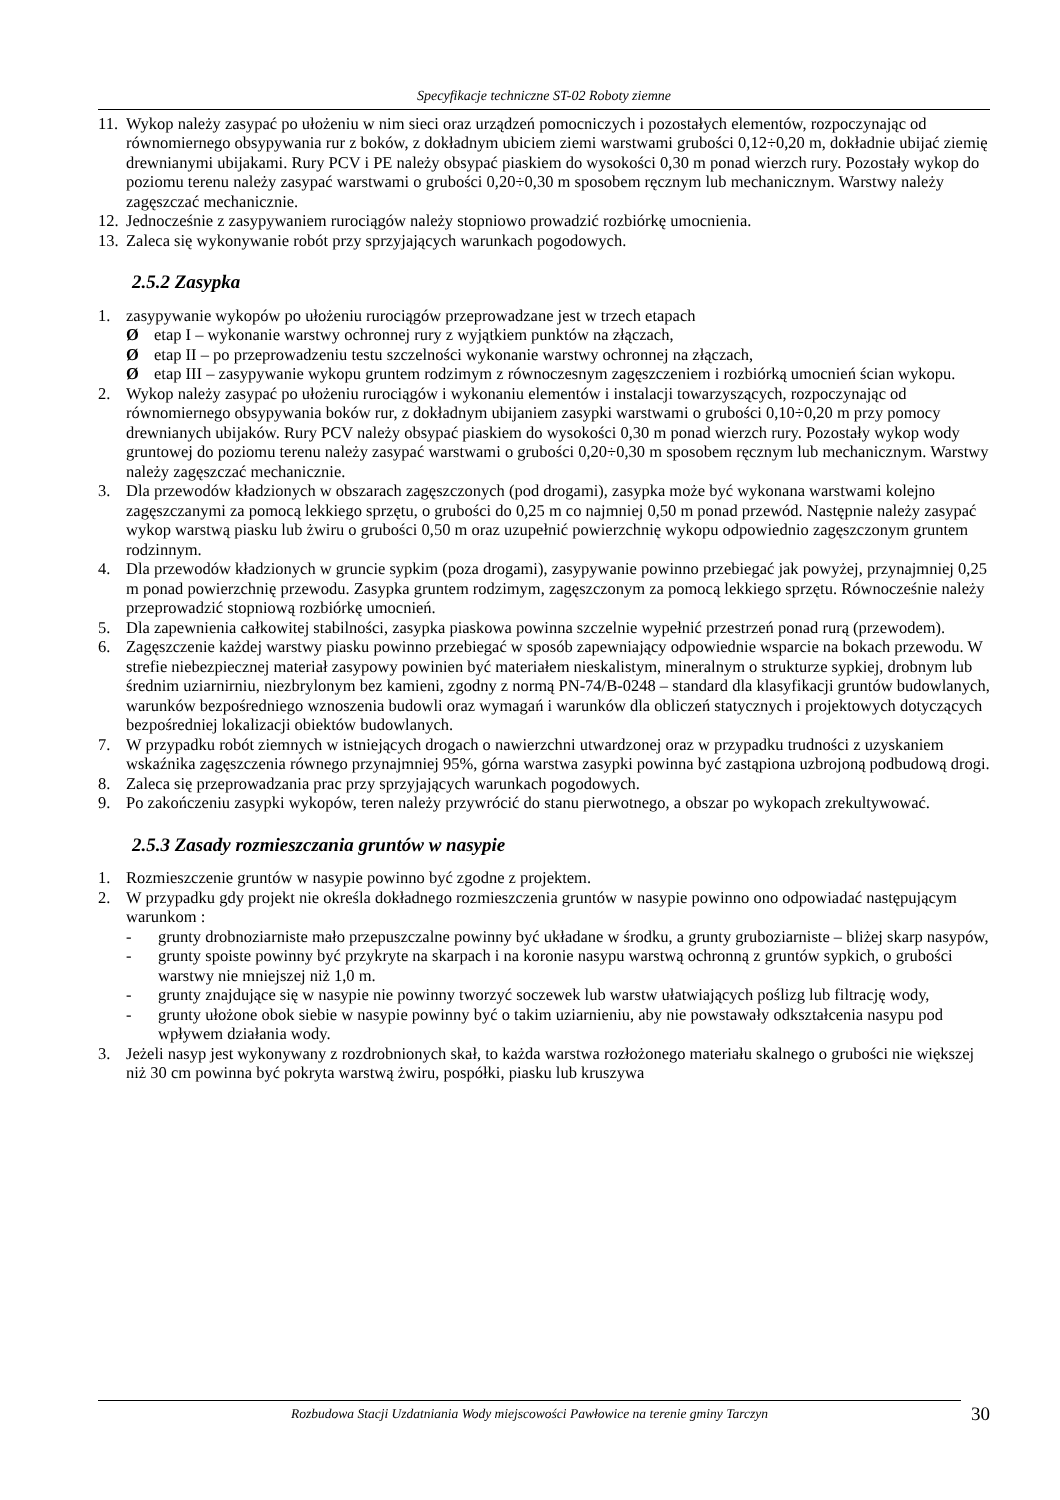Specyfikacje techniczne ST-02 Roboty ziemne
11. Wykop należy zasypać po ułożeniu w nim sieci oraz urządzeń pomocniczych i pozostałych elementów, rozpoczynając od równomiernego obsypywania rur z boków, z dokładnym ubiciem ziemi warstwami grubości 0,12÷0,20 m, dokładnie ubijać ziemię drewnianymi ubijakami. Rury PCV i PE należy obsypać piaskiem do wysokości 0,30 m ponad wierzch rury. Pozostały wykop do poziomu terenu należy zasypać warstwami o grubości 0,20÷0,30 m sposobem ręcznym lub mechanicznym. Warstwy należy zagęszczać mechanicznie.
12. Jednocześnie z zasypywaniem rurociągów należy stopniowo prowadzić rozbiórkę umocnienia.
13. Zaleca się wykonywanie robót przy sprzyjających warunkach pogodowych.
2.5.2 Zasypka
1. zasypywanie wykopów po ułożeniu rurociągów przeprowadzane jest w trzech etapach
Øetap I – wykonanie warstwy ochronnej rury z wyjątkiem punktów na złączach,
Øetap II – po przeprowadzeniu testu szczelności wykonanie warstwy ochronnej na złączach,
Øetap III – zasypywanie wykopu gruntem rodzimym z równoczesnym zagęszczeniem i rozbiórką umocnień ścian wykopu.
2. Wykop należy zasypać po ułożeniu rurociągów i wykonaniu elementów i instalacji towarzyszących, rozpoczynając od równomiernego obsypywania boków rur, z dokładnym ubijaniem zasypki warstwami o grubości 0,10÷0,20 m przy pomocy drewnianych ubijaków. Rury PCV należy obsypać piaskiem do wysokości 0,30 m ponad wierzch rury. Pozostały wykop wody gruntowej do poziomu terenu należy zasypać warstwami o grubości 0,20÷0,30 m sposobem ręcznym lub mechanicznym. Warstwy należy zagęszczać mechanicznie.
3. Dla przewodów kładzionych w obszarach zagęszczonych (pod drogami), zasypka może być wykonana warstwami kolejno zagęszczanymi za pomocą lekkiego sprzętu, o grubości do 0,25 m co najmniej 0,50 m ponad przewód. Następnie należy zasypać wykop warstwą piasku lub żwiru o grubości 0,50 m oraz uzupełnić powierzchnię wykopu odpowiednio zagęszczonym gruntem rodzinnym.
4. Dla przewodów kładzionych w gruncie sypkim (poza drogami), zasypywanie powinno przebiegać jak powyżej, przynajmniej 0,25 m ponad powierzchnię przewodu. Zasypka gruntem rodzimym, zagęszczonym za pomocą lekkiego sprzętu. Równocześnie należy przeprowadzić stopniową rozbiórkę umocnień.
5. Dla zapewnienia całkowitej stabilności, zasypka piaskowa powinna szczelnie wypełnić przestrzeń ponad rurą (przewodem).
6. Zagęszczenie każdej warstwy piasku powinno przebiegać w sposób zapewniający odpowiednie wsparcie na bokach przewodu. W strefie niebezpiecznej materiał zasypowy powinien być materiałem nieskalistym, mineralnym o strukturze sypkiej, drobnym lub średnim uziarnirniu, niezbrylonym bez kamieni, zgodny z normą PN-74/B-0248 – standard dla klasyfikacji gruntów budowlanych, warunków bezpośredniego wznoszenia budowli oraz wymagań i warunków dla obliczeń statycznych i projektowych dotyczących bezpośredniej lokalizacji obiektów budowlanych.
7. W przypadku robót ziemnych w istniejących drogach o nawierzchni utwardzonej oraz w przypadku trudności z uzyskaniem wskaźnika zagęszczenia równego przynajmniej 95%, górna warstwa zasypki powinna być zastąpiona uzbrojoną podbudową drogi.
8. Zaleca się przeprowadzania prac przy sprzyjających warunkach pogodowych.
9. Po zakończeniu zasypki wykopów, teren należy przywrócić do stanu pierwotnego, a obszar po wykopach zrekultywować.
2.5.3 Zasady rozmieszczania gruntów w nasypie
1. Rozmieszczenie gruntów w nasypie powinno być zgodne z projektem.
2. W przypadku gdy projekt nie określa dokładnego rozmieszczenia gruntów w nasypie powinno ono odpowiadać następującym warunkom :
- grunty drobnoziarniste mało przepuszczalne powinny być układane w środku, a grunty gruboziarniste – bliżej skarp nasypów,
- grunty spoiste powinny być przykryte na skarpach i na koronie nasypu warstwą ochronną z gruntów sypkich, o grubości warstwy nie mniejszej niż 1,0 m.
- grunty znajdujące się w nasypie nie powinny tworzyć soczewek lub warstw ułatwiających poślizg lub filtrację wody,
- grunty ułożone obok siebie w nasypie powinny być o takim uziarnieniu, aby nie powstawały odkształcenia nasypu pod wpływem działania wody.
3. Jeżeli nasyp jest wykonywany z rozdrobnionych skał, to każda warstwa rozłożonego materiału skalnego o grubości nie większej niż 30 cm powinna być pokryta warstwą żwiru, pospółki, piasku lub kruszywa
Rozbudowa Stacji Uzdatniania Wody miejscowości Pawłowice na terenie gminy Tarczyn 30